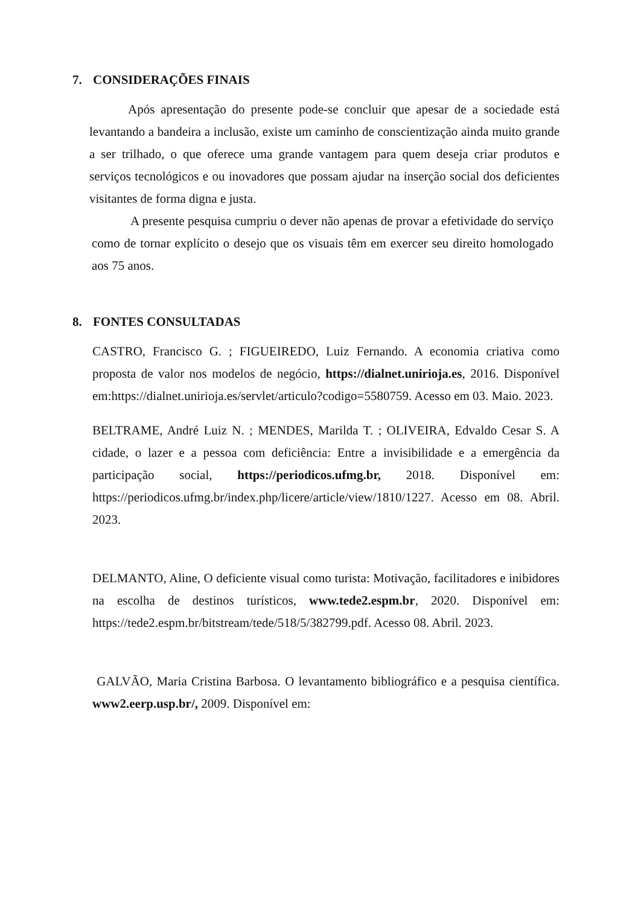7. CONSIDERAÇÕES FINAIS
Após apresentação do presente pode-se concluir que apesar de a sociedade está levantando a bandeira a inclusão, existe um caminho de conscientização ainda muito grande a ser trilhado, o que oferece uma grande vantagem para quem deseja criar produtos e serviços tecnológicos e ou inovadores que possam ajudar na inserção social dos deficientes visitantes de forma digna e justa.
A presente pesquisa cumpriu o dever não apenas de provar a efetividade do serviço como de tornar explícito o desejo que os visuais têm em exercer seu direito homologado aos 75 anos.
8. FONTES CONSULTADAS
CASTRO, Francisco G. ; FIGUEIREDO, Luiz Fernando. A economia criativa como proposta de valor nos modelos de negócio, https://dialnet.unirioja.es, 2016. Disponível em:https://dialnet.unirioja.es/servlet/articulo?codigo=5580759. Acesso em 03. Maio. 2023.
BELTRAME, André Luiz N. ; MENDES, Marilda T. ; OLIVEIRA, Edvaldo Cesar S. A cidade, o lazer e a pessoa com deficiência: Entre a invisibilidade e a emergência da participação social, https://periodicos.ufmg.br, 2018. Disponível em: https://periodicos.ufmg.br/index.php/licere/article/view/1810/1227. Acesso em 08. Abril. 2023.
DELMANTO, Aline, O deficiente visual como turista: Motivação, facilitadores e inibidores na escolha de destinos turísticos, www.tede2.espm.br, 2020. Disponível em: https://tede2.espm.br/bitstream/tede/518/5/382799.pdf. Acesso 08. Abril. 2023.
GALVÃO, Maria Cristina Barbosa. O levantamento bibliográfico e a pesquisa científica. www2.eerp.usp.br/, 2009. Disponível em: